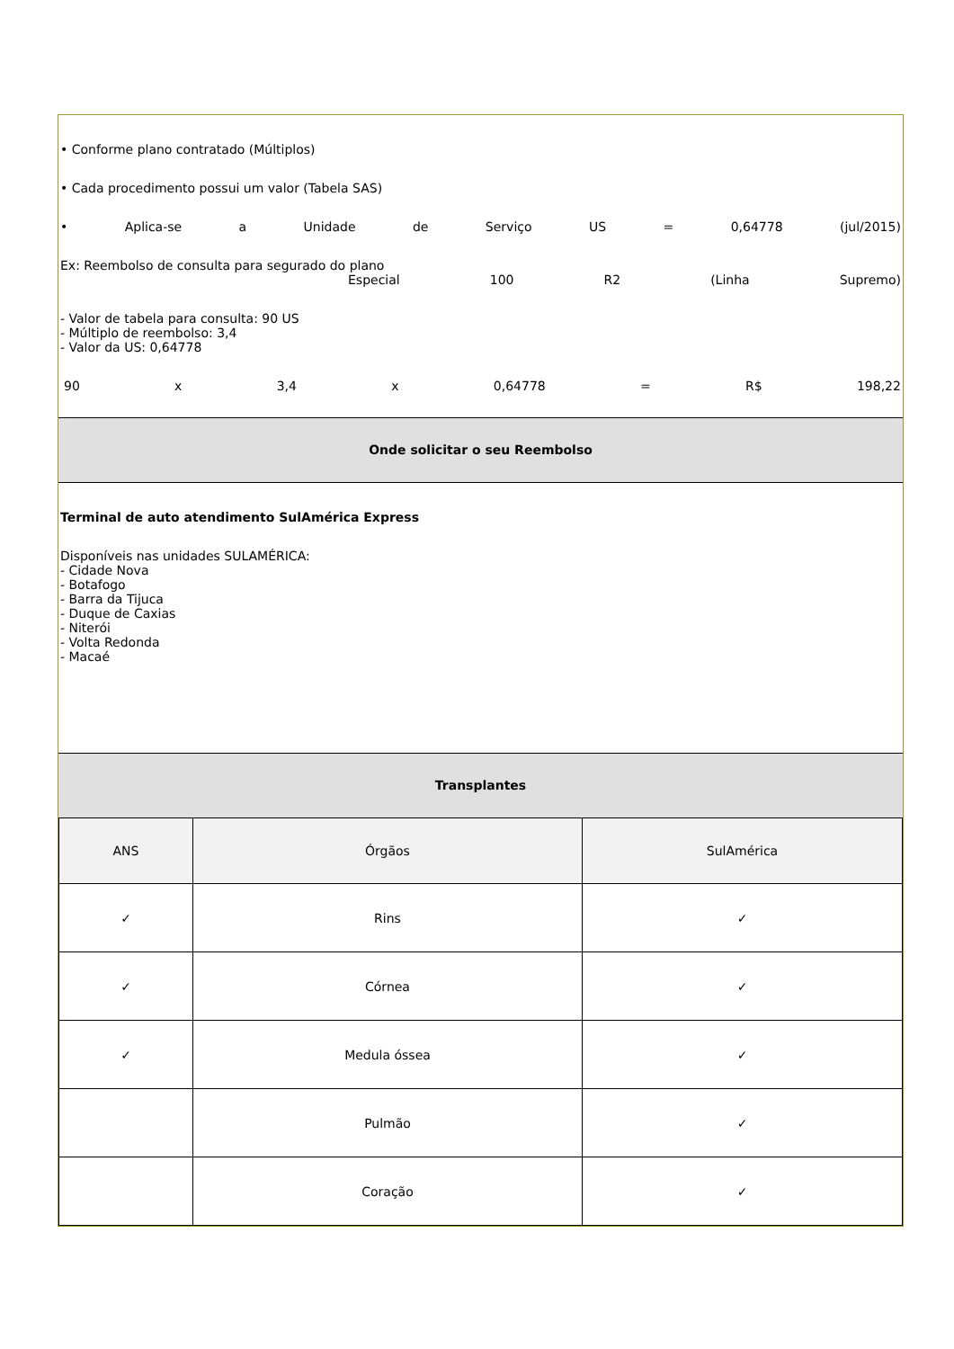• Conforme plano contratado (Múltiplos)
• Cada procedimento possui um valor (Tabela SAS)
• Aplica-se a Unidade de Serviço US = 0,64778 (jul/2015)
Ex: Reembolso de consulta para segurado do plano
Especial 100 R2 (Linha Supremo)
- Valor de tabela para consulta: 90 US
- Múltiplo de reembolso: 3,4
- Valor da US: 0,64778
90 x 3,4 x 0,64778 = R$ 198,22
Onde solicitar o seu Reembolso
Terminal de auto atendimento SulAmérica Express
Disponíveis nas unidades SULAMÉRICA:
- Cidade Nova
- Botafogo
- Barra da Tijuca
- Duque de Caxias
- Niterói
- Volta Redonda
- Macaé
Transplantes
| ANS | Órgãos | SulAmérica |
| --- | --- | --- |
| ✓ | Rins | ✓ |
| ✓ | Córnea | ✓ |
| ✓ | Medula óssea | ✓ |
| | Pulmão | ✓ |
| | Coração | ✓ |